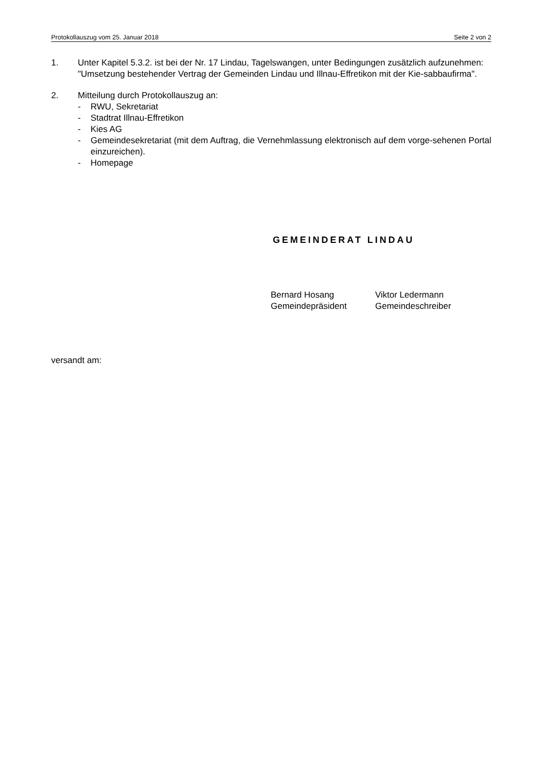Protokollauszug vom 25. Januar 2018 Seite 2 von 2
1. Unter Kapitel 5.3.2. ist bei der Nr. 17 Lindau, Tagelswangen, unter Bedingungen zusätzlich aufzunehmen:
"Umsetzung bestehender Vertrag der Gemeinden Lindau und Illnau-Effretikon mit der Kie-sabbaufirma".
2. Mitteilung durch Protokollauszug an:
- RWU, Sekretariat
- Stadtrat Illnau-Effretikon
- Kies AG
- Gemeindesekretariat (mit dem Auftrag, die Vernehmlassung elektronisch auf dem vorge-sehenen Portal einzureichen).
- Homepage
GEMEINDERAT LINDAU
Bernard Hosang
Gemeindepräsident
Viktor Ledermann
Gemeindeschreiber
versandt am: